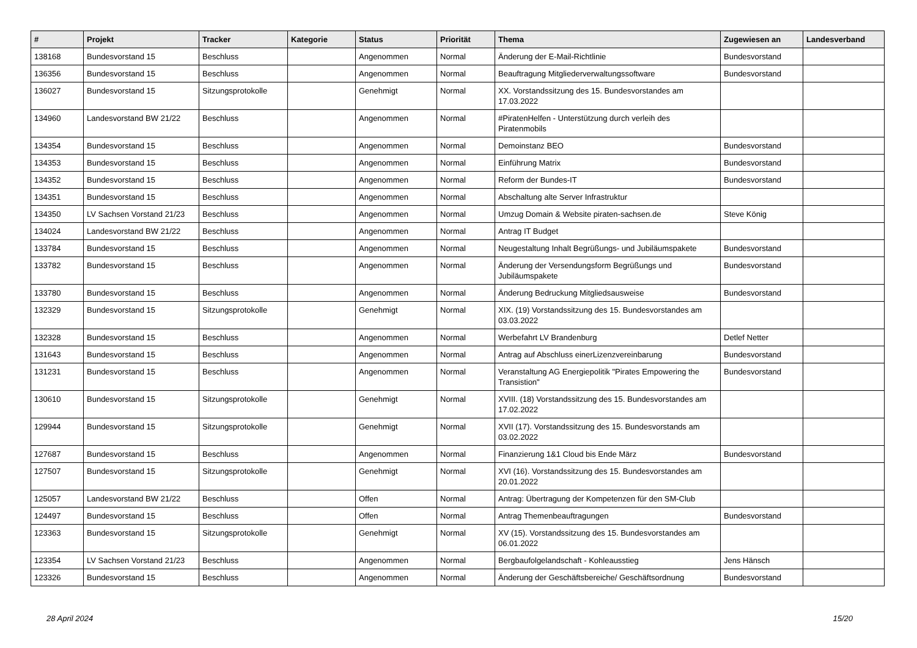| # | Projekt | Tracker | Kategorie | Status | Priorität | Thema | Zugewiesen an | Landesverband |
| --- | --- | --- | --- | --- | --- | --- | --- | --- |
| 138168 | Bundesvorstand 15 | Beschluss | | Angenommen | Normal | Änderung der E-Mail-Richtlinie | Bundesvorstand | |
| 136356 | Bundesvorstand 15 | Beschluss | | Angenommen | Normal | Beauftragung Mitgliederverwaltungssoftware | Bundesvorstand | |
| 136027 | Bundesvorstand 15 | Sitzungsprotokolle | | Genehmigt | Normal | XX. Vorstandssitzung des 15. Bundesvorstandes am 17.03.2022 | | |
| 134960 | Landesvorstand BW 21/22 | Beschluss | | Angenommen | Normal | #PiratenHelfen - Unterstützung durch verleih des Piratenmobils | | |
| 134354 | Bundesvorstand 15 | Beschluss | | Angenommen | Normal | Demoinstanz BEO | Bundesvorstand | |
| 134353 | Bundesvorstand 15 | Beschluss | | Angenommen | Normal | Einführung Matrix | Bundesvorstand | |
| 134352 | Bundesvorstand 15 | Beschluss | | Angenommen | Normal | Reform der Bundes-IT | Bundesvorstand | |
| 134351 | Bundesvorstand 15 | Beschluss | | Angenommen | Normal | Abschaltung alte Server Infrastruktur | | |
| 134350 | LV Sachsen Vorstand 21/23 | Beschluss | | Angenommen | Normal | Umzug Domain & Website piraten-sachsen.de | Steve König | |
| 134024 | Landesvorstand BW 21/22 | Beschluss | | Angenommen | Normal | Antrag IT Budget | | |
| 133784 | Bundesvorstand 15 | Beschluss | | Angenommen | Normal | Neugestaltung Inhalt Begrüßungs- und Jubiläumspakete | Bundesvorstand | |
| 133782 | Bundesvorstand 15 | Beschluss | | Angenommen | Normal | Änderung der Versendungsform Begrüßungs und Jubiläumspakete | Bundesvorstand | |
| 133780 | Bundesvorstand 15 | Beschluss | | Angenommen | Normal | Änderung Bedruckung Mitgliedsausweise | Bundesvorstand | |
| 132329 | Bundesvorstand 15 | Sitzungsprotokolle | | Genehmigt | Normal | XIX. (19) Vorstandssitzung des 15. Bundesvorstandes am 03.03.2022 | | |
| 132328 | Bundesvorstand 15 | Beschluss | | Angenommen | Normal | Werbefahrt LV Brandenburg | Detlef Netter | |
| 131643 | Bundesvorstand 15 | Beschluss | | Angenommen | Normal | Antrag auf Abschluss einerLizenzvereinbarung | Bundesvorstand | |
| 131231 | Bundesvorstand 15 | Beschluss | | Angenommen | Normal | Veranstaltung AG Energiepolitik "Pirates Empowering the Transistion" | Bundesvorstand | |
| 130610 | Bundesvorstand 15 | Sitzungsprotokolle | | Genehmigt | Normal | XVIII. (18) Vorstandssitzung des 15. Bundesvorstandes am 17.02.2022 | | |
| 129944 | Bundesvorstand 15 | Sitzungsprotokolle | | Genehmigt | Normal | XVII (17). Vorstandssitzung des 15. Bundesvorstands am 03.02.2022 | | |
| 127687 | Bundesvorstand 15 | Beschluss | | Angenommen | Normal | Finanzierung 1&1 Cloud bis Ende März | Bundesvorstand | |
| 127507 | Bundesvorstand 15 | Sitzungsprotokolle | | Genehmigt | Normal | XVI (16). Vorstandssitzung des 15. Bundesvorstandes am 20.01.2022 | | |
| 125057 | Landesvorstand BW 21/22 | Beschluss | | Offen | Normal | Antrag: Übertragung der Kompetenzen für den SM-Club | | |
| 124497 | Bundesvorstand 15 | Beschluss | | Offen | Normal | Antrag Themenbeauftragungen | Bundesvorstand | |
| 123363 | Bundesvorstand 15 | Sitzungsprotokolle | | Genehmigt | Normal | XV (15). Vorstandssitzung des 15. Bundesvorstandes am 06.01.2022 | | |
| 123354 | LV Sachsen Vorstand 21/23 | Beschluss | | Angenommen | Normal | Bergbaufolgelandschaft - Kohleausstieg | Jens Hänsch | |
| 123326 | Bundesvorstand 15 | Beschluss | | Angenommen | Normal | Änderung der Geschäftsbereiche/ Geschäftsordnung | Bundesvorstand | |
28 April 2024 15/20